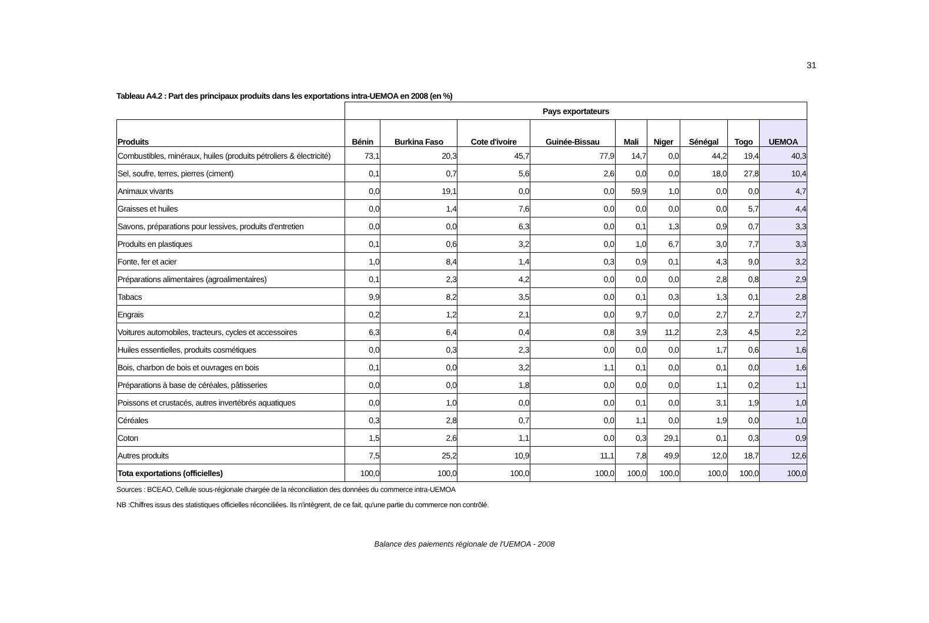31
Tableau A4.2 : Part des principaux produits dans les exportations intra-UEMOA en 2008 (en %)
| | Pays exportateurs | | | | | | | | |
| --- | --- | --- | --- | --- | --- | --- | --- | --- | --- |
| Produits | Bénin | Burkina Faso | Cote d'ivoire | Guinée-Bissau | Mali | Niger | Sénégal | Togo | UEMOA |
| Combustibles, minéraux, huiles (produits pétroliers & électricité) | 73,1 | 20,3 | 45,7 | 77,9 | 14,7 | 0,0 | 44,2 | 19,4 | 40,3 |
| Sel, soufre, terres, pierres (ciment) | 0,1 | 0,7 | 5,6 | 2,6 | 0,0 | 0,0 | 18,0 | 27,8 | 10,4 |
| Animaux vivants | 0,0 | 19,1 | 0,0 | 0,0 | 59,9 | 1,0 | 0,0 | 0,0 | 4,7 |
| Graisses et huiles | 0,0 | 1,4 | 7,6 | 0,0 | 0,0 | 0,0 | 0,0 | 5,7 | 4,4 |
| Savons, préparations pour lessives, produits d'entretien | 0,0 | 0,0 | 6,3 | 0,0 | 0,1 | 1,3 | 0,9 | 0,7 | 3,3 |
| Produits en plastiques | 0,1 | 0,6 | 3,2 | 0,0 | 1,0 | 6,7 | 3,0 | 7,7 | 3,3 |
| Fonte, fer et acier | 1,0 | 8,4 | 1,4 | 0,3 | 0,9 | 0,1 | 4,3 | 9,0 | 3,2 |
| Préparations alimentaires (agroalimentaires) | 0,1 | 2,3 | 4,2 | 0,0 | 0,0 | 0,0 | 2,8 | 0,8 | 2,9 |
| Tabacs | 9,9 | 8,2 | 3,5 | 0,0 | 0,1 | 0,3 | 1,3 | 0,1 | 2,8 |
| Engrais | 0,2 | 1,2 | 2,1 | 0,0 | 9,7 | 0,0 | 2,7 | 2,7 | 2,7 |
| Voitures automobiles, tracteurs, cycles et accessoires | 6,3 | 6,4 | 0,4 | 0,8 | 3,9 | 11,2 | 2,3 | 4,5 | 2,2 |
| Huiles essentielles, produits cosmétiques | 0,0 | 0,3 | 2,3 | 0,0 | 0,0 | 0,0 | 1,7 | 0,6 | 1,6 |
| Bois, charbon de bois et ouvrages en bois | 0,1 | 0,0 | 3,2 | 1,1 | 0,1 | 0,0 | 0,1 | 0,0 | 1,6 |
| Préparations à base de céréales, pâtisseries | 0,0 | 0,0 | 1,8 | 0,0 | 0,0 | 0,0 | 1,1 | 0,2 | 1,1 |
| Poissons et crustacés, autres invertébrés aquatiques | 0,0 | 1,0 | 0,0 | 0,0 | 0,1 | 0,0 | 3,1 | 1,9 | 1,0 |
| Céréales | 0,3 | 2,8 | 0,7 | 0,0 | 1,1 | 0,0 | 1,9 | 0,0 | 1,0 |
| Coton | 1,5 | 2,6 | 1,1 | 0,0 | 0,3 | 29,1 | 0,1 | 0,3 | 0,9 |
| Autres produits | 7,5 | 25,2 | 10,9 | 11,1 | 7,8 | 49,9 | 12,0 | 18,7 | 12,6 |
| Tota exportations (officielles) | 100,0 | 100,0 | 100,0 | 100,0 | 100,0 | 100,0 | 100,0 | 100,0 | 100,0 |
Sources : BCEAO, Cellule sous-régionale chargée de la réconciliation des données du commerce intra-UEMOA
NB :Chiffres issus des statistiques officielles réconciliées. Ils n'intègrent, de ce fait, qu'une partie du commerce non contrôlé.
Balance des paiements régionale de l'UEMOA - 2008